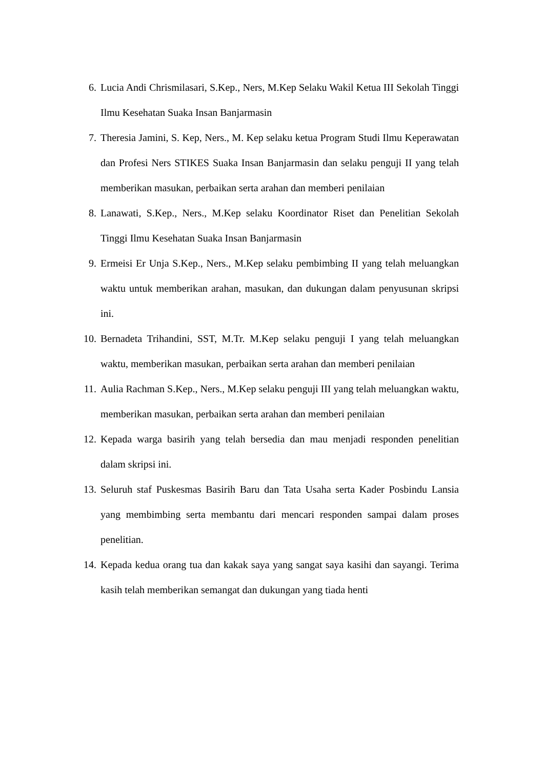6. Lucia Andi Chrismilasari, S.Kep., Ners, M.Kep Selaku Wakil Ketua III Sekolah Tinggi Ilmu Kesehatan Suaka Insan Banjarmasin
7. Theresia Jamini, S. Kep, Ners., M. Kep selaku ketua Program Studi Ilmu Keperawatan dan Profesi Ners STIKES Suaka Insan Banjarmasin dan selaku penguji II yang telah memberikan masukan, perbaikan serta arahan dan memberi penilaian
8. Lanawati, S.Kep., Ners., M.Kep selaku Koordinator Riset dan Penelitian Sekolah Tinggi Ilmu Kesehatan Suaka Insan Banjarmasin
9. Ermeisi Er Unja S.Kep., Ners., M.Kep selaku pembimbing II yang telah meluangkan waktu untuk memberikan arahan, masukan, dan dukungan dalam penyusunan skripsi ini.
10. Bernadeta Trihandini, SST, M.Tr. M.Kep selaku penguji I yang telah meluangkan waktu, memberikan masukan, perbaikan serta arahan dan memberi penilaian
11. Aulia Rachman S.Kep., Ners., M.Kep selaku penguji III yang telah meluangkan waktu, memberikan masukan, perbaikan serta arahan dan memberi penilaian
12. Kepada warga basirih yang telah bersedia dan mau menjadi responden penelitian dalam skripsi ini.
13. Seluruh staf Puskesmas Basirih Baru dan Tata Usaha serta Kader Posbindu Lansia yang membimbing serta membantu dari mencari responden sampai dalam proses penelitian.
14. Kepada kedua orang tua dan kakak saya yang sangat saya kasihi dan sayangi. Terima kasih telah memberikan semangat dan dukungan yang tiada henti